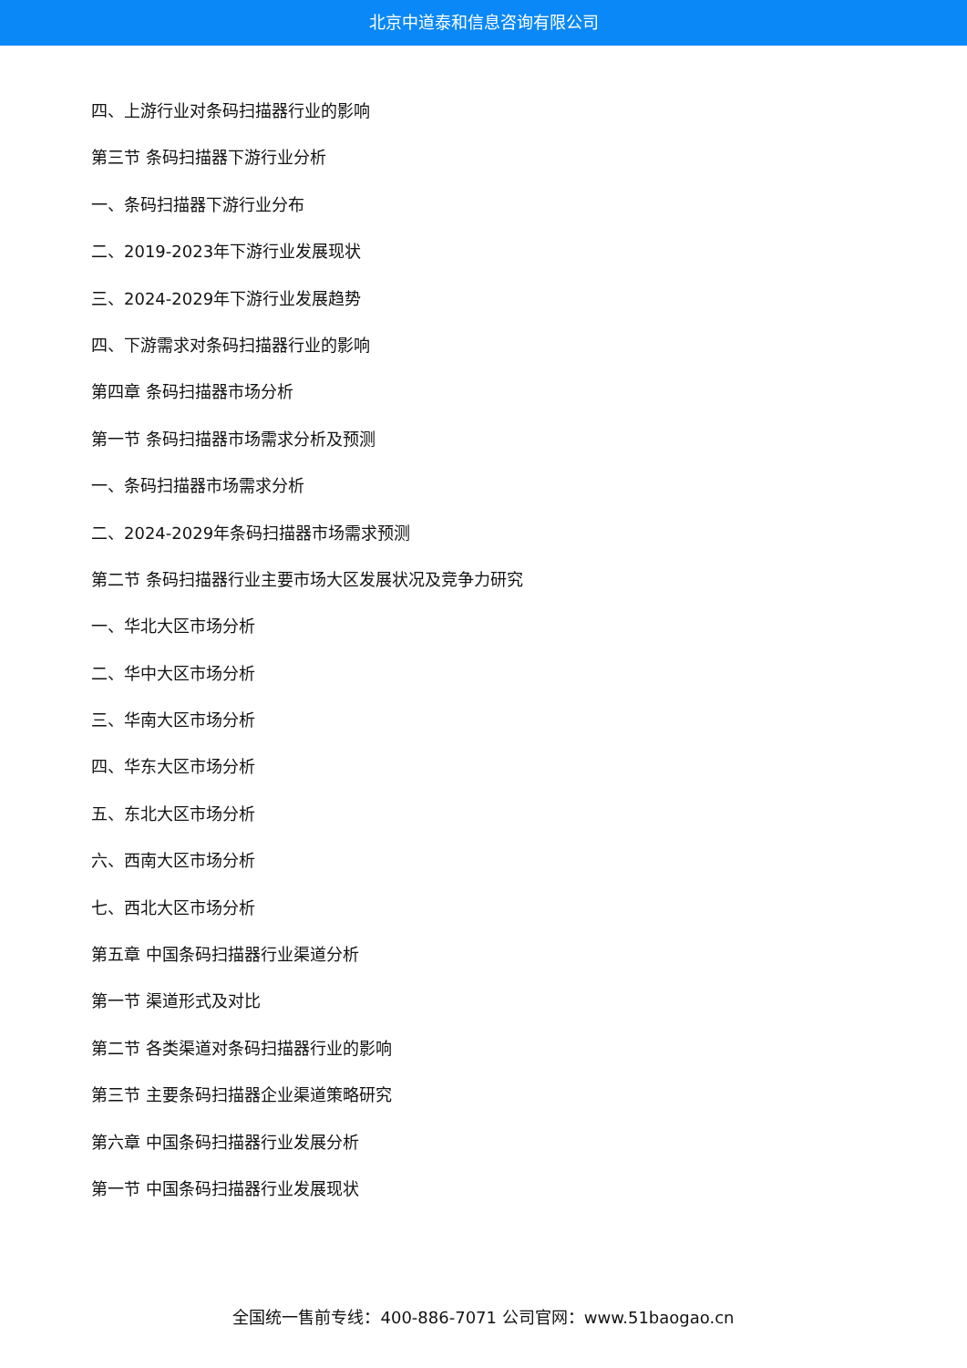北京中道泰和信息咨询有限公司
四、上游行业对条码扫描器行业的影响
第三节 条码扫描器下游行业分析
一、条码扫描器下游行业分布
二、2019-2023年下游行业发展现状
三、2024-2029年下游行业发展趋势
四、下游需求对条码扫描器行业的影响
第四章 条码扫描器市场分析
第一节 条码扫描器市场需求分析及预测
一、条码扫描器市场需求分析
二、2024-2029年条码扫描器市场需求预测
第二节 条码扫描器行业主要市场大区发展状况及竞争力研究
一、华北大区市场分析
二、华中大区市场分析
三、华南大区市场分析
四、华东大区市场分析
五、东北大区市场分析
六、西南大区市场分析
七、西北大区市场分析
第五章 中国条码扫描器行业渠道分析
第一节 渠道形式及对比
第二节 各类渠道对条码扫描器行业的影响
第三节 主要条码扫描器企业渠道策略研究
第六章 中国条码扫描器行业发展分析
第一节 中国条码扫描器行业发展现状
全国统一售前专线：400-886-7071 公司官网：www.51baogao.cn